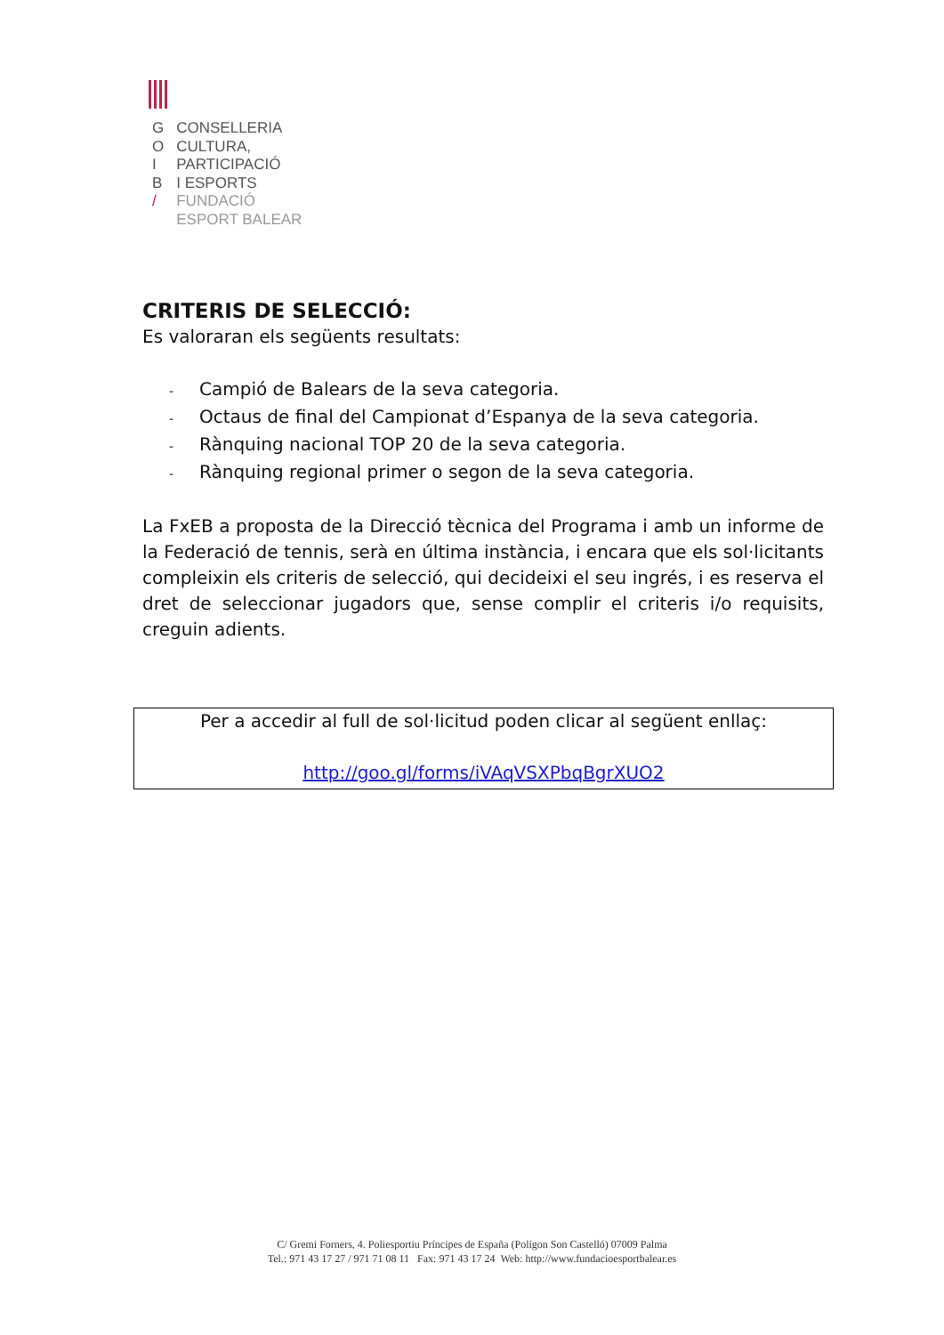| G | CONSELLERIA |
| O | CULTURA, |
| I | PARTICIPACIÓ |
| B | I ESPORTS |
| / | FUNDACIÓ |
| | ESPORT BALEAR |
CRITERIS DE SELECCIÓ:
Es valoraran els següents resultats:
- Campió de Balears de la seva categoria.
- Octaus de final del Campionat d’Espanya de la seva categoria.
- Rànquing nacional TOP 20 de la seva categoria.
- Rànquing regional primer o segon de la seva categoria.
La FxEB a proposta de la Direcció tècnica del Programa i amb un informe de la Federació de tennis, serà en última instància, i encara que els sol·licitants compleixin els criteris de selecció, qui decideixi el seu ingrés, i es reserva el dret de seleccionar jugadors que, sense complir el criteris i/o requisits, creguin adients.
Per a accedir al full de sol·licitud poden clicar al següent enllaç:
http://goo.gl/forms/iVAqVSXPbqBgrXUO2
C/ Gremi Forners, 4. Poliesportiu Príncipes de España (Polígon Son Castelló) 07009 Palma
Tel.: 971 43 17 27 / 971 71 08 11 Fax: 971 43 17 24 Web: http://www.fundacioesportbalear.es